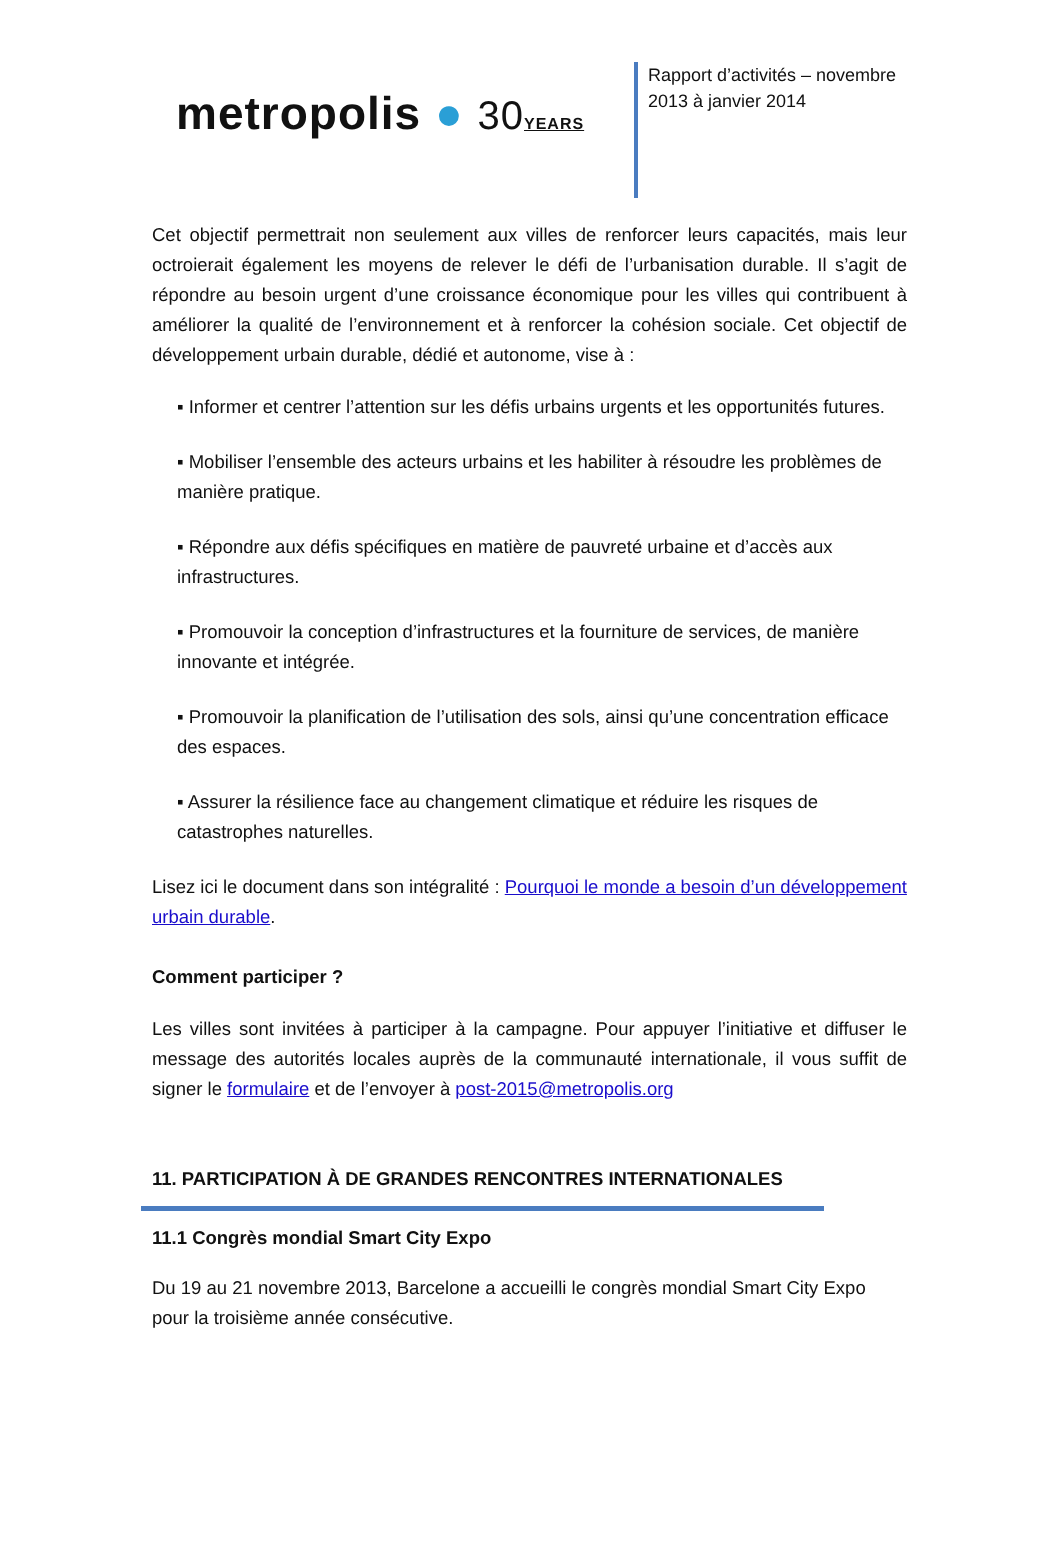metropolis ● 30YEARS
Rapport d’activités – novembre 2013 à janvier 2014
Cet objectif permettrait non seulement aux villes de renforcer leurs capacités, mais leur octroierait également les moyens de relever le défi de l’urbanisation durable. Il s’agit de répondre au besoin urgent d’une croissance économique pour les villes qui contribuent à améliorer la qualité de l’environnement et à renforcer la cohésion sociale. Cet objectif de développement urbain durable, dédié et autonome, vise à :
▪ Informer et centrer l’attention sur les défis urbains urgents et les opportunités futures.
▪ Mobiliser l’ensemble des acteurs urbains et les habiliter à résoudre les problèmes de manière pratique.
▪ Répondre aux défis spécifiques en matière de pauvreté urbaine et d’accès aux infrastructures.
▪ Promouvoir la conception d’infrastructures et la fourniture de services, de manière innovante et intégrée.
▪ Promouvoir la planification de l’utilisation des sols, ainsi qu’une concentration efficace des espaces.
▪ Assurer la résilience face au changement climatique et réduire les risques de catastrophes naturelles.
Lisez ici le document dans son intégralité : Pourquoi le monde a besoin d’un développement urbain durable.
Comment participer ?
Les villes sont invitées à participer à la campagne. Pour appuyer l’initiative et diffuser le message des autorités locales auprès de la communauté internationale, il vous suffit de signer le formulaire et de l’envoyer à post-2015@metropolis.org
11. PARTICIPATION À DE GRANDES RENCONTRES INTERNATIONALES
11.1 Congrès mondial Smart City Expo
Du 19 au 21 novembre 2013, Barcelone a accueilli le congrès mondial Smart City Expo pour la troisième année consécutive.